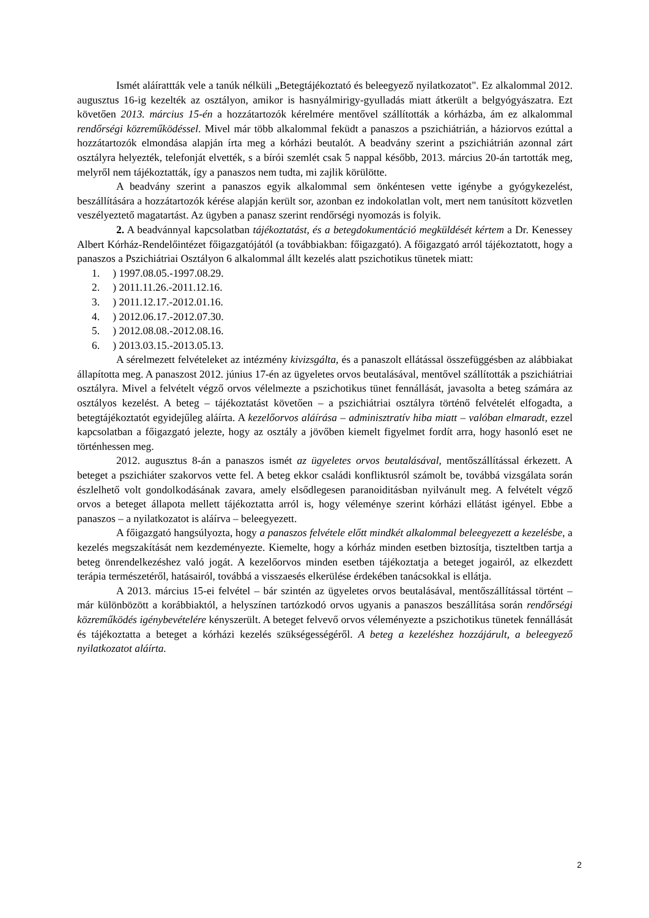Ismét aláírattták vele a tanúk nélküli „Betegtájékoztató és beleegyező nyilatkozatot". Ez alkalommal 2012. augusztus 16-ig kezelték az osztályon, amikor is hasnyálmirigy-gyulladás miatt átkerült a belgyógyászatra. Ezt követően 2013. március 15-én a hozzátartozók kérelmére mentővel szállították a kórházba, ám ez alkalommal rendőrségi közreműködéssel. Mivel már több alkalommal feküdt a panaszos a pszichiátrián, a háziorvos ezúttal a hozzátartozók elmondása alapján írta meg a kórházi beutalót. A beadvány szerint a pszichiátrián azonnal zárt osztályra helyezték, telefonját elvették, s a bírói szemlét csak 5 nappal később, 2013. március 20-án tartották meg, melyről nem tájékoztatták, így a panaszos nem tudta, mi zajlik körülötte.
A beadvány szerint a panaszos egyik alkalommal sem önkéntesen vette igénybe a gyógykezelést, beszállítására a hozzátartozók kérése alapján került sor, azonban ez indokolatlan volt, mert nem tanúsított közvetlen veszélyeztető magatartást. Az ügyben a panasz szerint rendőrségi nyomozás is folyik.
2. A beadvánnyal kapcsolatban tájékoztatást, és a betegdokumentáció megküldését kértem a Dr. Kenessey Albert Kórház-Rendelőintézet főigazgatójától (a továbbiakban: főigazgató). A főigazgató arról tájékoztatott, hogy a panaszos a Pszichiátriai Osztályon 6 alkalommal állt kezelés alatt pszichotikus tünetek miatt:
1. ) 1997.08.05.-1997.08.29.
2. ) 2011.11.26.-2011.12.16.
3. ) 2011.12.17.-2012.01.16.
4. ) 2012.06.17.-2012.07.30.
5. ) 2012.08.08.-2012.08.16.
6. ) 2013.03.15.-2013.05.13.
A sérelmezett felvételeket az intézmény kivizsgálta, és a panaszolt ellátással összefüggésben az alábbiakat állapította meg. A panaszost 2012. június 17-én az ügyeletes orvos beutalásával, mentővel szállították a pszichiátriai osztályra. Mivel a felvételt végző orvos vélelmezte a pszichotikus tünet fennállását, javasolta a beteg számára az osztályos kezelést. A beteg – tájékoztatást követően – a pszichiátriai osztályra történő felvételét elfogadta, a betegtájékoztatót egyidejűleg aláírta. A kezelőorvos aláírása – adminisztratív hiba miatt – valóban elmaradt, ezzel kapcsolatban a főigazgató jelezte, hogy az osztály a jövőben kiemelt figyelmet fordít arra, hogy hasonló eset ne történhessen meg.
2012. augusztus 8-án a panaszos ismét az ügyeletes orvos beutalásával, mentőszállítással érkezett. A beteget a pszichiáter szakorvos vette fel. A beteg ekkor családi konfliktusról számolt be, továbbá vizsgálata során észlelhető volt gondolkodásának zavara, amely elsődlegesen paranoiditásban nyilvánult meg. A felvételt végző orvos a beteget állapota mellett tájékoztatta arról is, hogy véleménye szerint kórházi ellátást igényel. Ebbe a panaszos – a nyilatkozatot is aláírva – beleegyezett.
A főigazgató hangsúlyozta, hogy a panaszos felvétele előtt mindkét alkalommal beleegyezett a kezelésbe, a kezelés megszakítását nem kezdeményezte. Kiemelte, hogy a kórház minden esetben biztosítja, tiszteltben tartja a beteg önrendelkezéshez való jogát. A kezelőorvos minden esetben tájékoztatja a beteget jogairól, az elkezdett terápia természetéről, hatásairól, továbbá a visszaesés elkerülése érdekében tanácsokkal is ellátja.
A 2013. március 15-ei felvétel – bár szintén az ügyeletes orvos beutalásával, mentőszállítással történt – már különbözött a korábbiaktól, a helyszínen tartózkodó orvos ugyanis a panaszos beszállítása során rendőrségi közreműködés igénybevételére kényszerült. A beteget felvevő orvos véleményezte a pszichotikus tünetek fennállását és tájékoztatta a beteget a kórházi kezelés szükségességéről. A beteg a kezeléshez hozzájárult, a beleegyező nyilatkozatot aláírta.
2